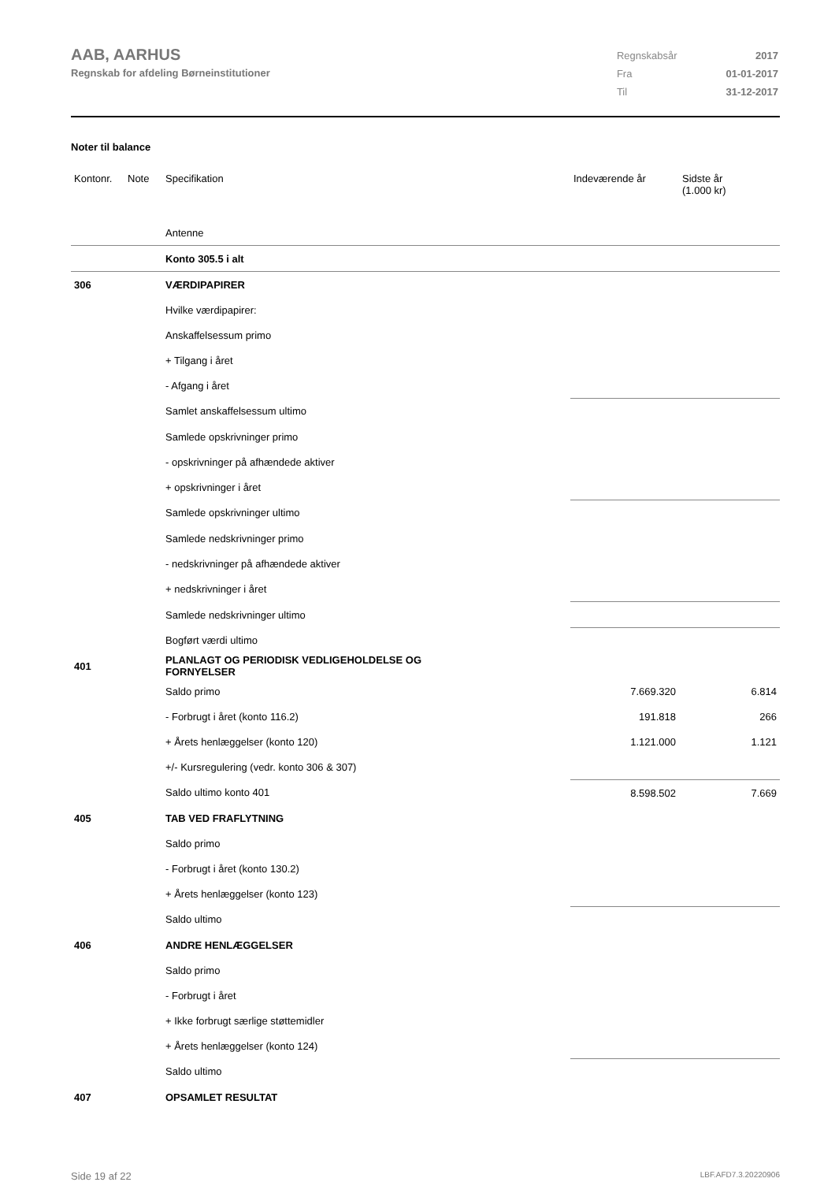AAB, AARHUS
Regnskab for afdeling Børneinstitutioner
| Regnskabsår | 2017 |
| Fra | 01-01-2017 |
| Til | 31-12-2017 |
Noter til balance
| Kontonr. | Note | Specifikation | Indeværende år | Sidste år (1.000 kr) |
| --- | --- | --- | --- | --- |
| | | Antenne | | |
| | | Konto 305.5 i alt | | |
| 306 | | VÆRDIPAPIRER | | |
| | | Hvilke værdipapirer: | | |
| | | Anskaffelsessum primo | | |
| | | + Tilgang i året | | |
| | | - Afgang i året | | |
| | | Samlet anskaffelsessum ultimo | | |
| | | Samlede opskrivninger primo | | |
| | | - opskrivninger på afhændede aktiver | | |
| | | + opskrivninger i året | | |
| | | Samlede opskrivninger ultimo | | |
| | | Samlede nedskrivninger primo | | |
| | | - nedskrivninger på afhændede aktiver | | |
| | | + nedskrivninger i året | | |
| | | Samlede nedskrivninger ultimo | | |
| | | Bogført værdi ultimo | | |
| 401 | | PLANLAGT OG PERIODISK VEDLIGEHOLDELSE OG FORNYELSER | | |
| | | Saldo primo | 7.669.320 | 6.814 |
| | | - Forbrugt i året (konto 116.2) | 191.818 | 266 |
| | | + Årets henlæggelser (konto 120) | 1.121.000 | 1.121 |
| | | +/- Kursregulering (vedr. konto 306 & 307) | | |
| | | Saldo ultimo konto 401 | 8.598.502 | 7.669 |
| 405 | | TAB VED FRAFLYTNING | | |
| | | Saldo primo | | |
| | | - Forbrugt i året (konto 130.2) | | |
| | | + Årets henlæggelser (konto 123) | | |
| | | Saldo ultimo | | |
| 406 | | ANDRE HENLÆGGELSER | | |
| | | Saldo primo | | |
| | | - Forbrugt i året | | |
| | | + Ikke forbrugt særlige støttemidler | | |
| | | + Årets henlæggelser (konto 124) | | |
| | | Saldo ultimo | | |
| 407 | | OPSAMLET RESULTAT | | |
Side 19 af 22 LBF.AFD7.3.20220906